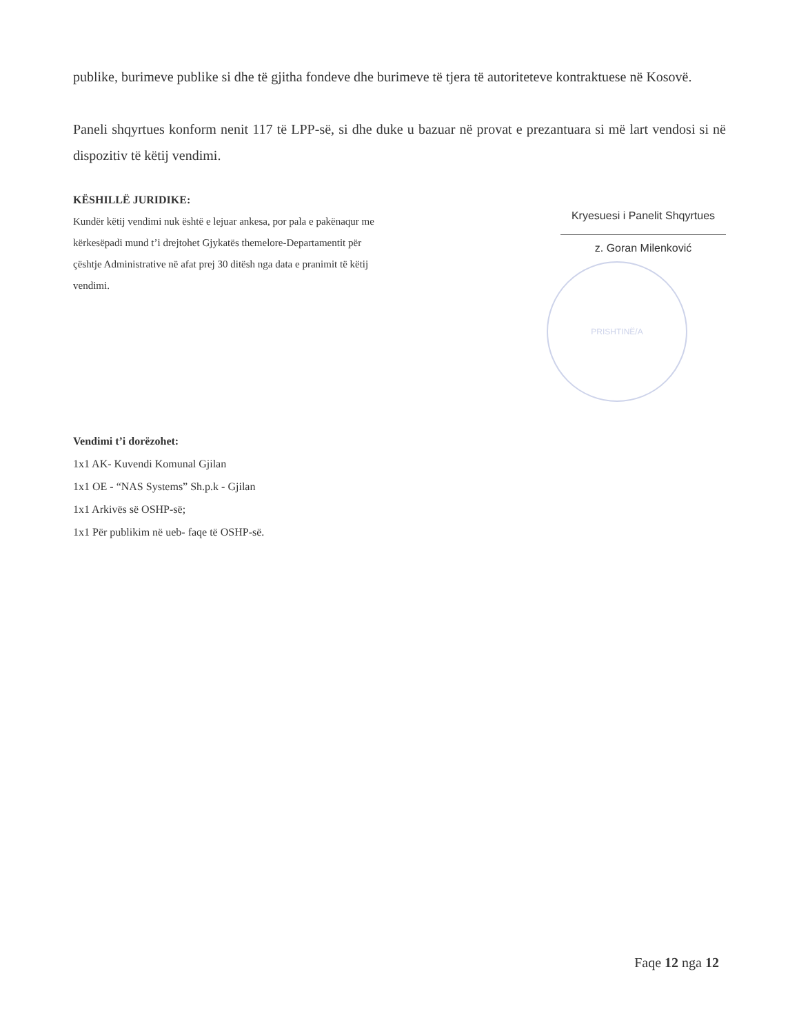publike, burimeve publike si dhe të gjitha fondeve dhe burimeve të tjera të autoriteteve kontraktuese në Kosovë.
Paneli shqyrtues konform nenit 117 të LPP-së, si dhe duke u bazuar në provat e prezantuara si më lart vendosi si në dispozitiv të këtij vendimi.
KËSHILLË JURIDIKE:
Kundër këtij vendimi nuk është e lejuar ankesa, por pala e pakënaqur me kërkesëpadi mund t’i drejtohet Gjykatës themelore-Departamentit për çështje Administrative në afat prej 30 ditësh nga data e pranimit të këtij vendimi.
Kryesuesi i Panelit Shqyrtues
z. Goran Milenković
PRISHTINË/A
Vendimi t’i dorëzohet:
1x1 AK- Kuvendi Komunal Gjilan
1x1 OE - “NAS Systems” Sh.p.k - Gjilan
1x1 Arkivës së OSHP-së;
1x1 Për publikim në ueb- faqe të OSHP-së.
Faqe 12 nga 12